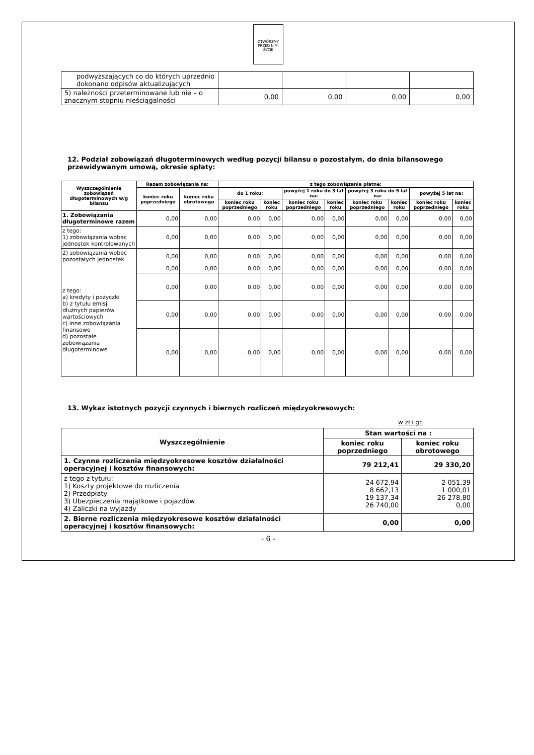OTWÓRZMY PRZED NIMI ŻYCIE
| podwyższających co do których uprzednio dokonano odpisów aktualizujących | | | | |
| 5) należności przeterminowane lub nie – o znacznym stopniu nieściągalności | 0,00 | 0,00 | 0,00 | 0,00 |
12. Podział zobowiązań długoterminowych według pozycji bilansu o pozostałym, do dnia bilansowego przewidywanym umową, okresie spłaty:
| Wyszczególnienie zobowiązań długoterminowych w/g bilansu | Razem zobowiązania na: | | z tego zobowiązania płatne: | | | | | | | |
| --- | --- | --- | --- | --- | --- | --- | --- | --- | --- | --- |
| | koniec roku poprzedniego | koniec roku obrotowego | do 1 roku: | | powyżej 1 roku do 3 lat na: | | powyżej 3 roku do 5 lat na: | | powyżej 5 lat na: | |
| | | | koniec roku poprzedniego | koniec roku | koniec roku poprzedniego | koniec roku | koniec roku poprzedniego | koniec roku | koniec roku poprzedniego | koniec roku |
| 1. Zobowiązania długoterminowe razem | 0,00 | 0,00 | 0,00 | 0,00 | 0,00 | 0,00 | 0,00 | 0,00 | 0,00 | 0,00 |
| z tego: 1) zobowiązania wobec jednostek kontrolowanych | 0,00 | 0,00 | 0,00 | 0,00 | 0,00 | 0,00 | 0,00 | 0,00 | 0,00 | 0,00 |
| 2) zobowiązania wobec pozostałych jednostek | 0,00 | 0,00 | 0,00 | 0,00 | 0,00 | 0,00 | 0,00 | 0,00 | 0,00 | 0,00 |
| z tego: a) kredyty i pożyczki b) z tytułu emisji dłużnych papierów wartościowych c) inne zobowiązania finansowe d) pozostałe zobowiązania długoterminowe | 0,00 | 0,00 | 0,00 | 0,00 | 0,00 | 0,00 | 0,00 | 0,00 | 0,00 | 0,00 |
| | 0,00 | 0,00 | 0,00 | 0,00 | 0,00 | 0,00 | 0,00 | 0,00 | 0,00 | 0,00 |
| | 0,00 | 0,00 | 0,00 | 0,00 | 0,00 | 0,00 | 0,00 | 0,00 | 0,00 | 0,00 |
| | 0,00 | 0,00 | 0,00 | 0,00 | 0,00 | 0,00 | 0,00 | 0,00 | 0,00 | 0,00 |
13. Wykaz istotnych pozycji czynnych i biernych rozliczeń międzyokresowych:
w zł i gr.
| Wyszczególnienie | Stan wartości na : | |
| --- | --- | --- |
| | koniec roku poprzedniego | koniec roku obrotowego |
| 1. Czynne rozliczenia międzyokresowe kosztów działalności operacyjnej i kosztów finansowych: | 79 212,41 | 29 330,20 |
| z tego z tytułu: 1) Koszty projektowe do rozliczenia 2) Przedpłaty 3) Ubezpieczenia majątkowe i pojazdów 4) Zaliczki na wyjazdy | 24 672,94 8 662,13 19 137,34 26 740,00 | 2 051,39 1 000,01 26 278,80 0,00 |
| 2. Bierne rozliczenia międzyokresowe kosztów działalności operacyjnej i kosztów finansowych: | 0,00 | 0,00 |
- 6 -